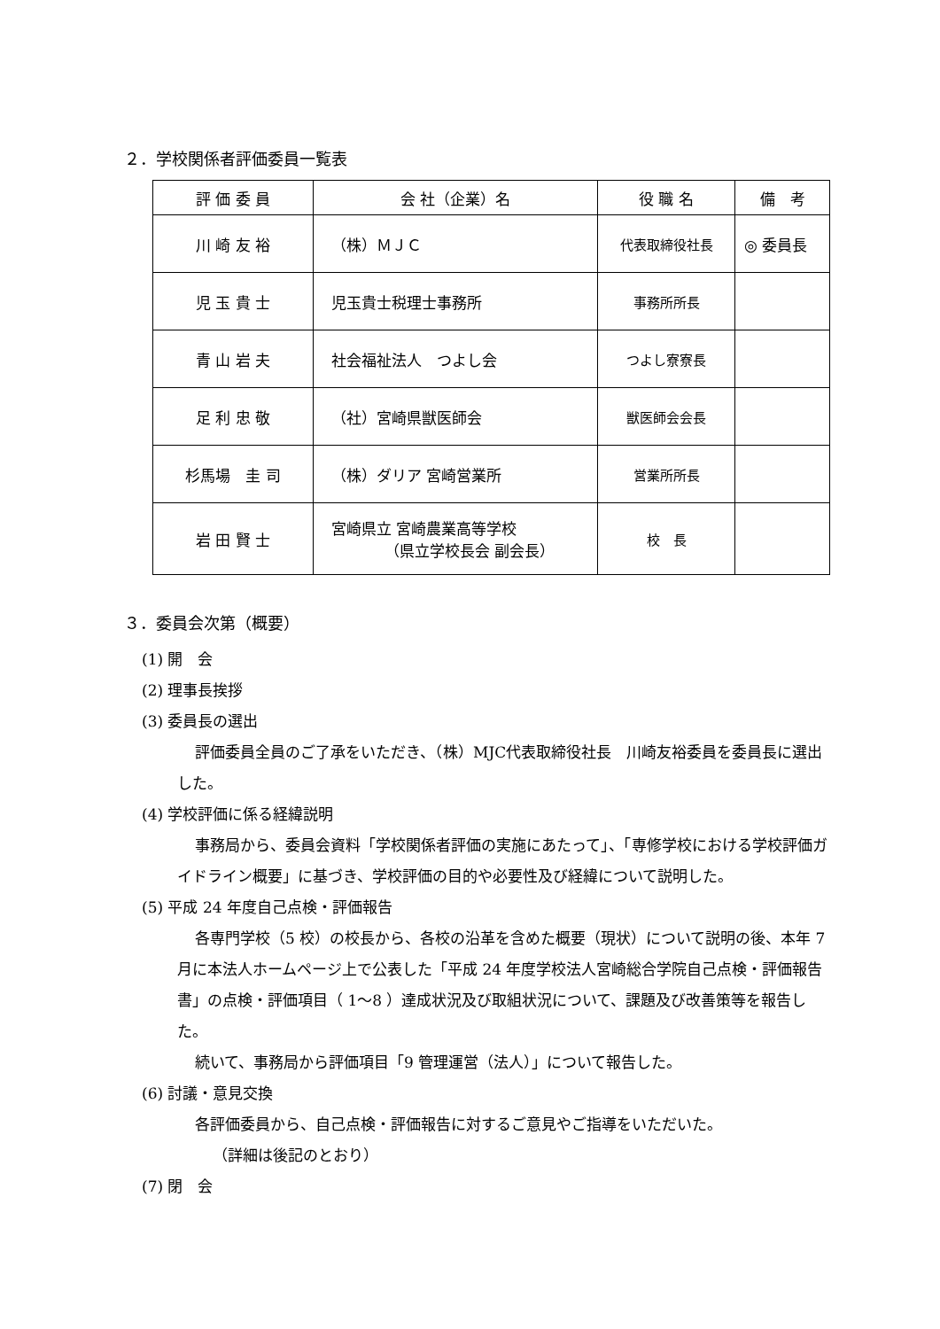２．学校関係者評価委員一覧表
| 評 価 委 員 | 会 社（企業）名 | 役 職 名 | 備 考 |
| --- | --- | --- | --- |
| 川 崎 友 裕 | （株）ＭＪＣ | 代表取締役社長 | ◎ 委員長 |
| 児 玉 貴 士 | 児玉貴士税理士事務所 | 事務所所長 | |
| 青 山 岩 夫 | 社会福祉法人 つよし会 | つよし寮寮長 | |
| 足 利 忠 敬 | （社）宮崎県獣医師会 | 獣医師会会長 | |
| 杉馬場 圭 司 | （株）ダリア 宮崎営業所 | 営業所所長 | |
| 岩 田 賢 士 | 宮崎県立 宮崎農業高等学校 （県立学校長会 副会長） | 校 長 | |
３．委員会次第（概要）
(1) 開　会
(2) 理事長挨拶
(3) 委員長の選出
評価委員全員のご了承をいただき、（株）MJC代表取締役社長　川崎友裕委員を委員長に選出した。
(4) 学校評価に係る経緯説明
事務局から、委員会資料「学校関係者評価の実施にあたって」、「専修学校における学校評価ガイドライン概要」に基づき、学校評価の目的や必要性及び経緯について説明した。
(5) 平成 24 年度自己点検・評価報告
各専門学校（5 校）の校長から、各校の沿革を含めた概要（現状）について説明の後、本年 7 月に本法人ホームページ上で公表した「平成 24 年度学校法人宮崎総合学院自己点検・評価報告書」の点検・評価項目（ 1〜8 ）達成状況及び取組状況について、課題及び改善策等を報告した。
続いて、事務局から評価項目「9 管理運営（法人）」について報告した。
(6) 討議・意見交換
各評価委員から、自己点検・評価報告に対するご意見やご指導をいただいた。
（詳細は後記のとおり）
(7) 閉　会